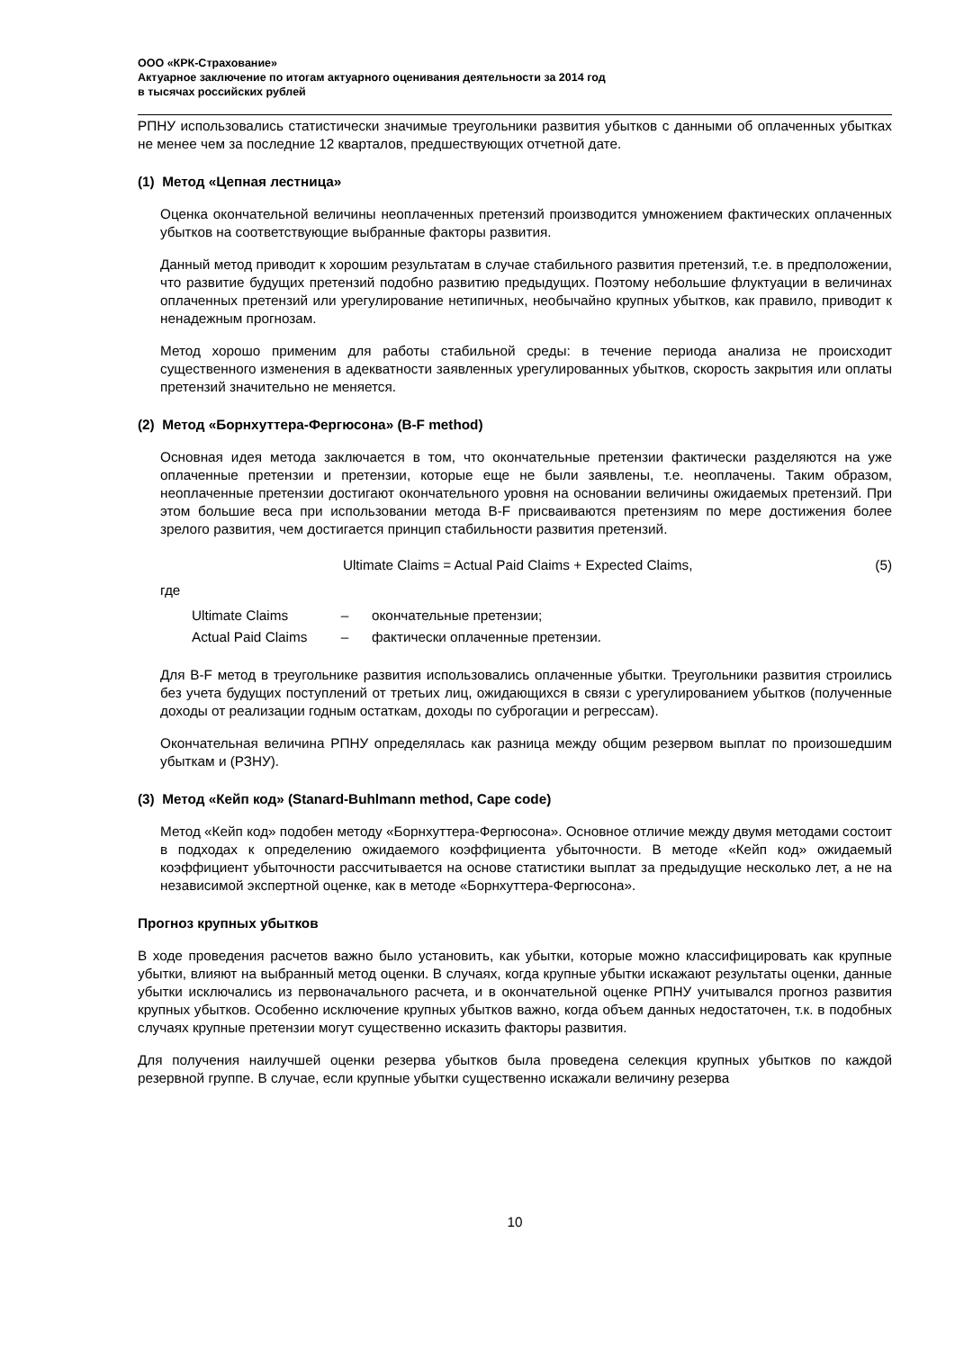ООО «КРК-Страхование»
Актуарное заключение по итогам актуарного оценивания деятельности за 2014 год
в тысячах российских рублей
РПНУ использовались статистически значимые треугольники развития убытков с данными об оплаченных убытках не менее чем за последние 12 кварталов, предшествующих отчетной дате.
(1) Метод «Цепная лестница»
Оценка окончательной величины неоплаченных претензий производится умножением фактических оплаченных убытков на соответствующие выбранные факторы развития.
Данный метод приводит к хорошим результатам в случае стабильного развития претензий, т.е. в предположении, что развитие будущих претензий подобно развитию предыдущих. Поэтому небольшие флуктуации в величинах оплаченных претензий или урегулирование нетипичных, необычайно крупных убытков, как правило, приводит к ненадежным прогнозам.
Метод хорошо применим для работы стабильной среды: в течение периода анализа не происходит существенного изменения в адекватности заявленных урегулированных убытков, скорость закрытия или оплаты претензий значительно не меняется.
(2) Метод «Борнхуттера-Фергюсона» (B-F method)
Основная идея метода заключается в том, что окончательные претензии фактически разделяются на уже оплаченные претензии и претензии, которые еще не были заявлены, т.е. неоплачены. Таким образом, неоплаченные претензии достигают окончательного уровня на основании величины ожидаемых претензий. При этом большие веса при использовании метода B-F присваиваются претензиям по мере достижения более зрелого развития, чем достигается принцип стабильности развития претензий.
Ultimate Claims = Actual Paid Claims + Expected Claims, (5)
где
| Ultimate Claims | – | окончательные претензии; |
| Actual Paid Claims | – | фактически оплаченные претензии. |
Для B-F метод в треугольнике развития использовались оплаченные убытки. Треугольники развития строились без учета будущих поступлений от третьих лиц, ожидающихся в связи с урегулированием убытков (полученные доходы от реализации годным остаткам, доходы по суброгации и регрессам).
Окончательная величина РПНУ определялась как разница между общим резервом выплат по произошедшим убыткам и (РЗНУ).
(3) Метод «Кейп код» (Stanard-Buhlmann method, Cape code)
Метод «Кейп код» подобен методу «Борнхуттера-Фергюсона». Основное отличие между двумя методами состоит в подходах к определению ожидаемого коэффициента убыточности. В методе «Кейп код» ожидаемый коэффициент убыточности рассчитывается на основе статистики выплат за предыдущие несколько лет, а не на независимой экспертной оценке, как в методе «Борнхуттера-Фергюсона».
Прогноз крупных убытков
В ходе проведения расчетов важно было установить, как убытки, которые можно классифицировать как крупные убытки, влияют на выбранный метод оценки. В случаях, когда крупные убытки искажают результаты оценки, данные убытки исключались из первоначального расчета, и в окончательной оценке РПНУ учитывался прогноз развития крупных убытков. Особенно исключение крупных убытков важно, когда объем данных недостаточен, т.к. в подобных случаях крупные претензии могут существенно исказить факторы развития.
Для получения наилучшей оценки резерва убытков была проведена селекция крупных убытков по каждой резервной группе. В случае, если крупные убытки существенно искажали величину резерва
10